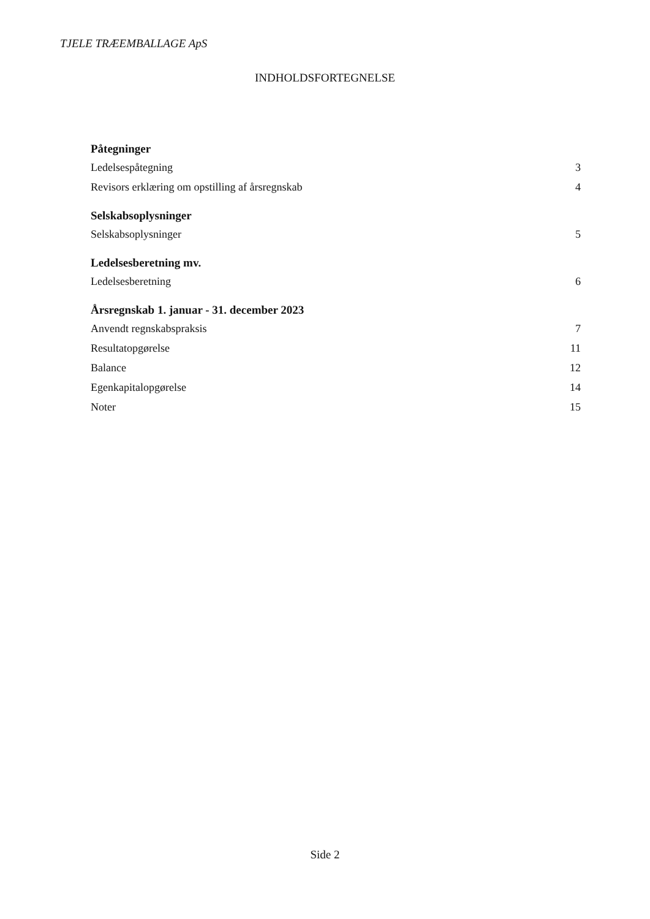TJELE TRÆEMBALLAGE ApS
INDHOLDSFORTEGNELSE
Påtegninger
Ledelsespåtegning 3
Revisors erklæring om opstilling af årsregnskab 4
Selskabsoplysninger
Selskabsoplysninger 5
Ledelsesberetning mv.
Ledelsesberetning 6
Årsregnskab 1. januar - 31. december 2023
Anvendt regnskabspraksis 7
Resultatopgørelse 11
Balance 12
Egenkapitalopgørelse 14
Noter 15
Side 2